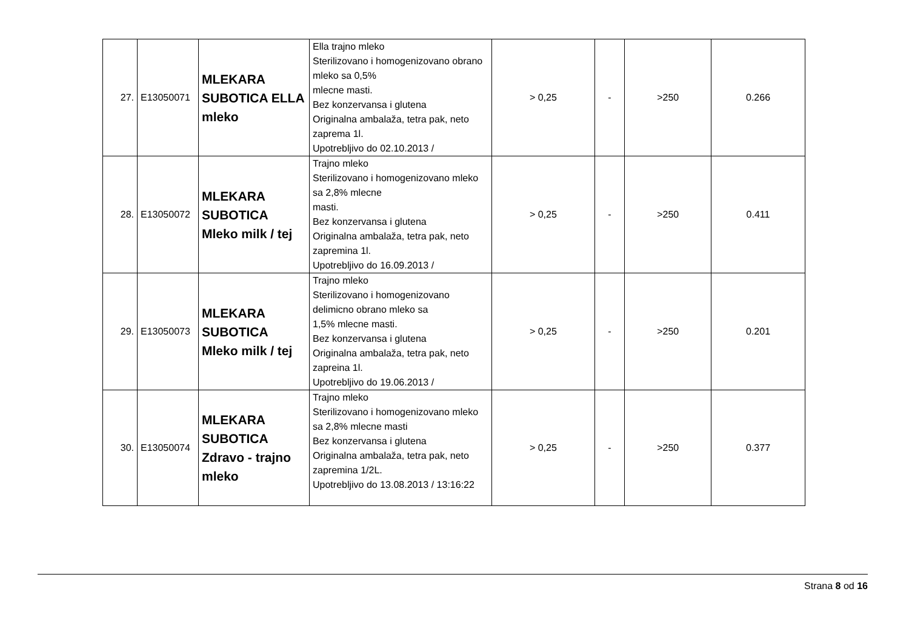| 27. | E13050071 | MLEKARA SUBOTICA ELLA mleko | Ella trajno mleko Sterilizovano i homogenizovano obrano mleko sa 0,5% mlecne masti. Bez konzervansa i glutena Originalna ambalaža, tetra pak, neto zaprema 1l. Upotrebljivo do 02.10.2013 / | > 0,25 | - | >250 | 0.266 |
| 28. | E13050072 | MLEKARA SUBOTICA Mleko milk / tej | Trajno mleko Sterilizovano i homogenizovano mleko sa 2,8% mlecne masti. Bez konzervansa i glutena Originalna ambalaža, tetra pak, neto zapremina 1l. Upotrebljivo do 16.09.2013 / | > 0,25 | - | >250 | 0.411 |
| 29. | E13050073 | MLEKARA SUBOTICA Mleko milk / tej | Trajno mleko Sterilizovano i homogenizovano delimicno obrano mleko sa 1,5% mlecne masti. Bez konzervansa i glutena Originalna ambalaža, tetra pak, neto zapreina 1l. Upotrebljivo do 19.06.2013 / | > 0,25 | - | >250 | 0.201 |
| 30. | E13050074 | MLEKARA SUBOTICA Zdravo - trajno mleko | Trajno mleko Sterilizovano i homogenizovano mleko sa 2,8% mlecne masti Bez konzervansa i glutena Originalna ambalaža, tetra pak, neto zapremina 1/2L. Upotrebljivo do 13.08.2013 / 13:16:22 | > 0,25 | - | >250 | 0.377 |
Strana 8 od 16